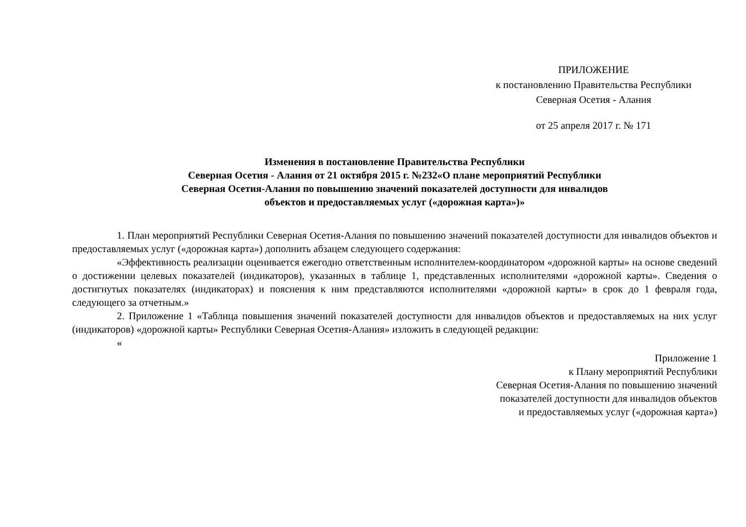ПРИЛОЖЕНИЕ
к постановлению Правительства Республики
Северная Осетия - Алания
от 25 апреля 2017 г. № 171
Изменения в постановление Правительства Республики
Северная Осетия - Алания от 21 октября 2015 г. №232«О плане мероприятий Республики
Северная Осетия-Алания по повышению значений показателей доступности для инвалидов
объектов и предоставляемых услуг («дорожная карта»)»
1. План мероприятий Республики Северная Осетия-Алания по повышению значений показателей доступности для инвалидов объектов и предоставляемых услуг («дорожная карта») дополнить абзацем следующего содержания:
«Эффективность реализации оценивается ежегодно ответственным исполнителем-координатором «дорожной карты» на основе сведений о достижении целевых показателей (индикаторов), указанных в таблице 1, представленных исполнителями «дорожной карты». Сведения о достигнутых показателях (индикаторах) и пояснения к ним представляются исполнителями «дорожной карты» в срок до 1 февраля года, следующего за отчетным.»
2. Приложение 1 «Таблица повышения значений показателей доступности для инвалидов объектов и предоставляемых на них услуг (индикаторов) «дорожной карты» Республики Северная Осетия-Алания» изложить в следующей редакции:
«
Приложение 1
к Плану мероприятий Республики
Северная Осетия-Алания по повышению значений
показателей доступности для инвалидов объектов
и предоставляемых услуг («дорожная карта»)